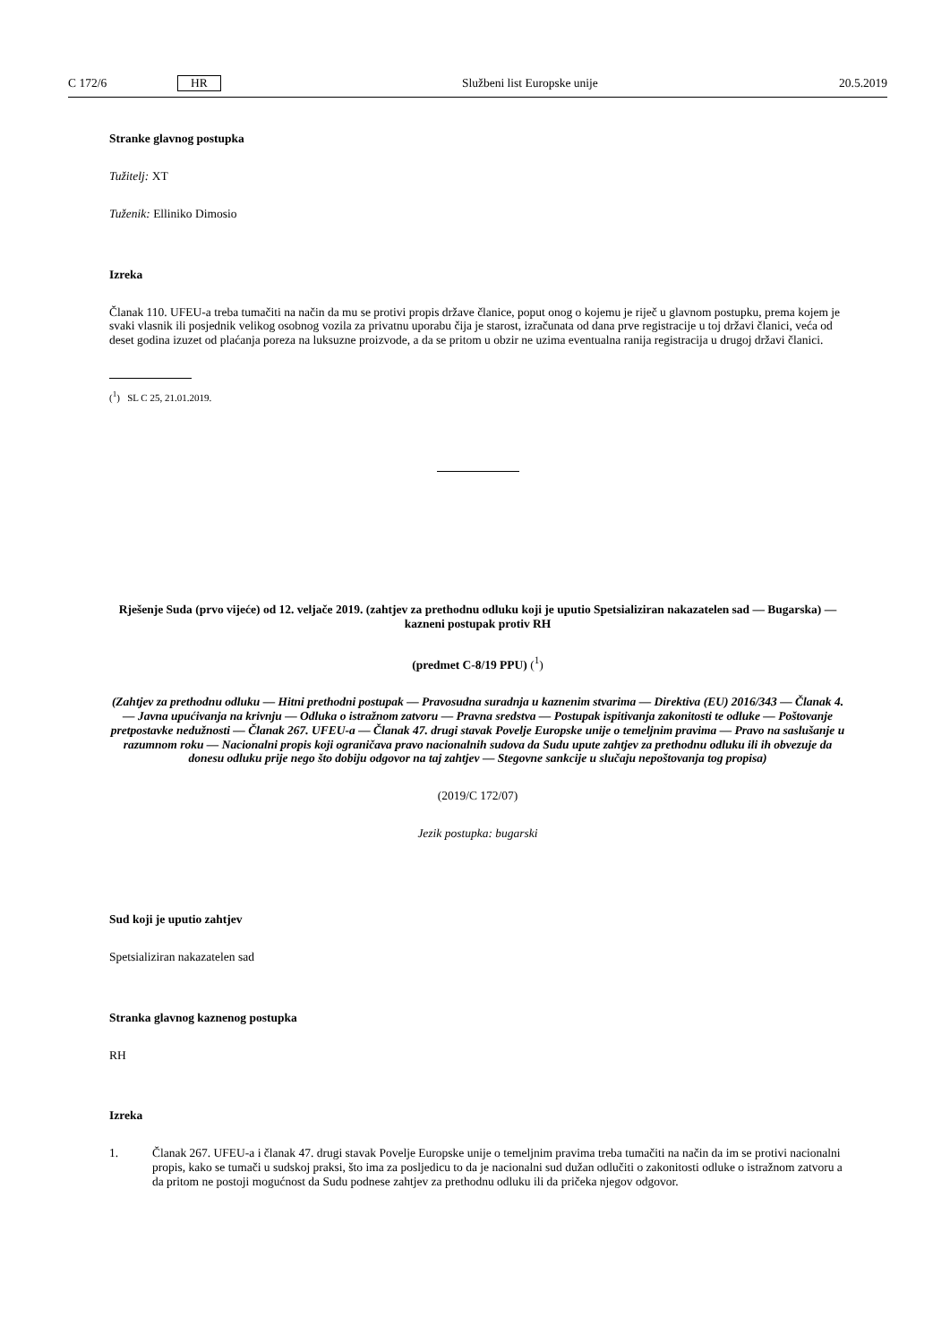C 172/6 HR Službeni list Europske unije 20.5.2019
Stranke glavnog postupka
Tužitelj: XT
Tuženik: Elliniko Dimosio
Izreka
Članak 110. UFEU-a treba tumačiti na način da mu se protivi propis države članice, poput onog o kojemu je riječ u glavnom postupku, prema kojem je svaki vlasnik ili posjednik velikog osobnog vozila za privatnu uporabu čija je starost, izračunata od dana prve registracije u toj državi članici, veća od deset godina izuzet od plaćanja poreza na luksuzne proizvode, a da se pritom u obzir ne uzima eventualna ranija registracija u drugoj državi članici.
(<sup>1</sup>) SL C 25, 21.01.2019.
Rješenje Suda (prvo vijeće) od 12. veljače 2019. (zahtjev za prethodnu odluku koji je uputio Spetsializiran nakazatelen sad — Bugarska) — kazneni postupak protiv RH
(predmet C-8/19 PPU) (<sup>1</sup>)
(Zahtjev za prethodnu odluku — Hitni prethodni postupak — Pravosudna suradnja u kaznenim stvarima — Direktiva (EU) 2016/343 — Članak 4. — Javna upućivanja na krivnju — Odluka o istražnom zatvoru — Pravna sredstva — Postupak ispitivanja zakonitosti te odluke — Poštovanje pretpostavke nedužnosti — Članak 267. UFEU-a — Članak 47. drugi stavak Povelje Europske unije o temeljnim pravima — Pravo na saslušanje u razumnom roku — Nacionalni propis koji ograničava pravo nacionalnih sudova da Sudu upute zahtjev za prethodnu odluku ili ih obvezuje da donesu odluku prije nego što dobiju odgovor na taj zahtjev — Stegovne sankcije u slučaju nepoštovanja tog propisa)
(2019/C 172/07)
Jezik postupka: bugarski
Sud koji je uputio zahtjev
Spetsializiran nakazatelen sad
Stranka glavnog kaznenog postupka
RH
Izreka
1.
Članak 267. UFEU-a i članak 47. drugi stavak Povelje Europske unije o temeljnim pravima treba tumačiti na način da im se protivi nacionalni propis, kako se tumači u sudskoj praksi, što ima za posljedicu to da je nacionalni sud dužan odlučiti o zakonitosti odluke o istražnom zatvoru a da pritom ne postoji mogućnost da Sudu podnese zahtjev za prethodnu odluku ili da pričeka njegov odgovor.